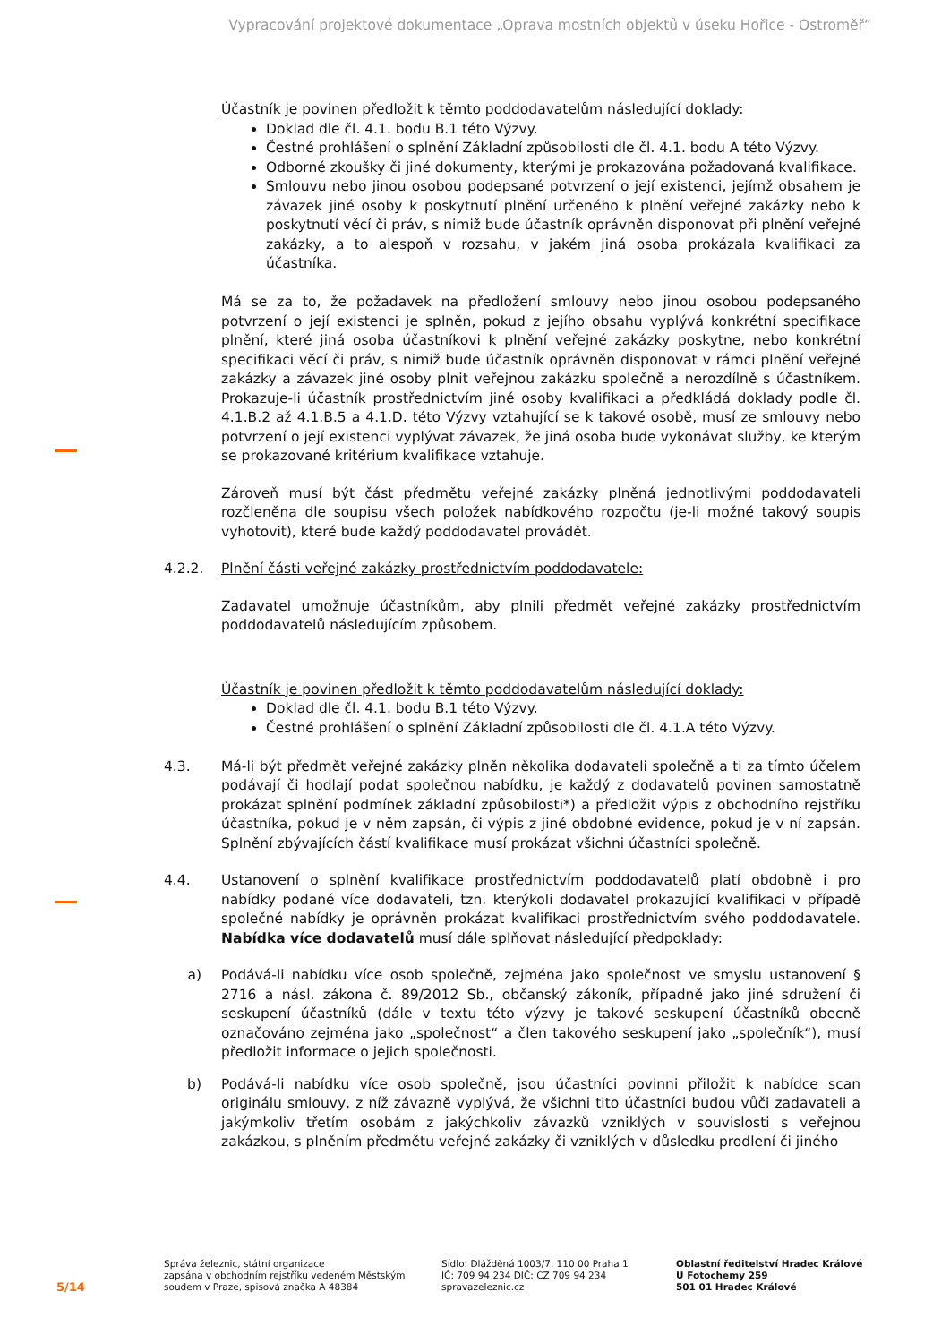Vypracování projektové dokumentace „Oprava mostních objektů v úseku Hořice - Ostroměř“
Účastník je povinen předložit k těmto poddodavatelům následující doklady:
Doklad dle čl. 4.1. bodu B.1 této Výzvy.
Čestné prohlášení o splnění Základní způsobilosti dle čl. 4.1. bodu A této Výzvy.
Odborné zkoušky či jiné dokumenty, kterými je prokazována požadovaná kvalifikace.
Smlouvu nebo jinou osobou podepsané potvrzení o její existenci, jejímž obsahem je závazek jiné osoby k poskytnutí plnění určeného k plnění veřejné zakázky nebo k poskytnutí věcí či práv, s nimiž bude účastník oprávněn disponovat při plnění veřejné zakázky, a to alespoň v rozsahu, v jakém jiná osoba prokázala kvalifikaci za účastníka.
Má se za to, že požadavek na předložení smlouvy nebo jinou osobou podepsaného potvrzení o její existenci je splněn, pokud z jejího obsahu vyplývá konkrétní specifikace plnění, které jiná osoba účastníkovi k plnění veřejné zakázky poskytne, nebo konkrétní specifikaci věcí či práv, s nimiž bude účastník oprávněn disponovat v rámci plnění veřejné zakázky a závazek jiné osoby plnit veřejnou zakázku společně a nerozdílně s účastníkem. Prokazuje-li účastník prostřednictvím jiné osoby kvalifikaci a předkládá doklady podle čl. 4.1.B.2 až 4.1.B.5 a 4.1.D. této Výzvy vztahující se k takové osobě, musí ze smlouvy nebo potvrzení o její existenci vyplývat závazek, že jiná osoba bude vykonávat služby, ke kterým se prokazované kritérium kvalifikace vztahuje.
Zároveň musí být část předmětu veřejné zakázky plněná jednotlivými poddodavateli rozčleněna dle soupisu všech položek nabídkového rozpočtu (je-li možné takový soupis vyhotovit), které bude každý poddodavatel provádět.
4.2.2. Plnění části veřejné zakázky prostřednictvím poddodavatele:
Zadavatel umožnuje účastníkům, aby plnili předmět veřejné zakázky prostřednictvím poddodavatelů následujícím způsobem.
Účastník je povinen předložit k těmto poddodavatelům následující doklady:
Doklad dle čl. 4.1. bodu B.1 této Výzvy.
Čestné prohlášení o splnění Základní způsobilosti dle čl. 4.1.A této Výzvy.
4.3. Má-li být předmět veřejné zakázky plněn několika dodavateli společně a ti za tímto účelem podávají či hodlají podat společnou nabídku, je každý z dodavatelů povinen samostatně prokázat splnění podmínek základní způsobilosti*) a předložit výpis z obchodního rejstříku účastníka, pokud je v něm zapsán, či výpis z jiné obdobné evidence, pokud je v ní zapsán. Splnění zbývajících částí kvalifikace musí prokázat všichni účastníci společně.
4.4. Ustanovení o splnění kvalifikace prostřednictvím poddodavatelů platí obdobně i pro nabídky podané více dodavateli, tzn. kterýkoli dodavatel prokazující kvalifikaci v případě společné nabídky je oprávněn prokázat kvalifikaci prostřednictvím svého poddodavatele. Nabídka více dodavatelů musí dále splňovat následující předpoklady:
a) Podává-li nabídku více osob společně, zejména jako společnost ve smyslu ustanovení § 2716 a násl. zákona č. 89/2012 Sb., občanský zákoník, případně jako jiné sdružení či seskupení účastníků (dále v textu této výzvy je takové seskupení účastníků obecně označováno zejména jako „společnost“ a člen takového seskupení jako „společník“), musí předložit informace o jejich společnosti.
b) Podává-li nabídku více osob společně, jsou účastníci povinni přiložit k nabídce scan originálu smlouvy, z níž závazně vyplývá, že všichni tito účastníci budou vůči zadavateli a jakýmkoliv třetím osobám z jakýchkoliv závazků vzniklých v souvislosti s veřejnou zakázkou, s plněním předmětu veřejné zakázky či vzniklých v důsledku prodlení či jiného
5/14
Správa železnic, státní organizace
zapsána v obchodním rejstříku vedeném Městským
soudem v Praze, spisová značka A 48384
Sídlo: Dlážděná 1003/7, 110 00 Praha 1
IČ: 709 94 234 DIČ: CZ 709 94 234
spravazeleznic.cz
Oblastní ředitelství Hradec Králové
U Fotochemy 259
501 01 Hradec Králové